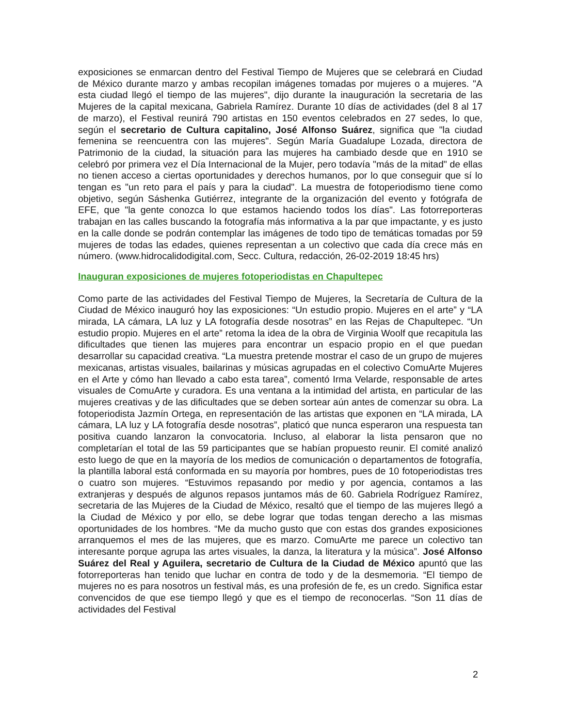exposiciones se enmarcan dentro del Festival Tiempo de Mujeres que se celebrará en Ciudad de México durante marzo y ambas recopilan imágenes tomadas por mujeres o a mujeres. "A esta ciudad llegó el tiempo de las mujeres", dijo durante la inauguración la secretaria de las Mujeres de la capital mexicana, Gabriela Ramírez. Durante 10 días de actividades (del 8 al 17 de marzo), el Festival reunirá 790 artistas en 150 eventos celebrados en 27 sedes, lo que, según el secretario de Cultura capitalino, José Alfonso Suárez, significa que "la ciudad femenina se reencuentra con las mujeres". Según María Guadalupe Lozada, directora de Patrimonio de la ciudad, la situación para las mujeres ha cambiado desde que en 1910 se celebró por primera vez el Día Internacional de la Mujer, pero todavía "más de la mitad" de ellas no tienen acceso a ciertas oportunidades y derechos humanos, por lo que conseguir que sí lo tengan es "un reto para el país y para la ciudad". La muestra de fotoperiodismo tiene como objetivo, según Sáshenka Gutiérrez, integrante de la organización del evento y fotógrafa de EFE, que "la gente conozca lo que estamos haciendo todos los días". Las fotorreporteras trabajan en las calles buscando la fotografía más informativa a la par que impactante, y es justo en la calle donde se podrán contemplar las imágenes de todo tipo de temáticas tomadas por 59 mujeres de todas las edades, quienes representan a un colectivo que cada día crece más en número. (www.hidrocalidodigital.com, Secc. Cultura, redacción, 26-02-2019 18:45 hrs)
Inauguran exposiciones de mujeres fotoperiodistas en Chapultepec
Como parte de las actividades del Festival Tiempo de Mujeres, la Secretaría de Cultura de la Ciudad de México inauguró hoy las exposiciones: “Un estudio propio. Mujeres en el arte” y “LA mirada, LA cámara, LA luz y LA fotografía desde nosotras” en las Rejas de Chapultepec. “Un estudio propio. Mujeres en el arte” retoma la idea de la obra de Virginia Woolf que recapitula las dificultades que tienen las mujeres para encontrar un espacio propio en el que puedan desarrollar su capacidad creativa. “La muestra pretende mostrar el caso de un grupo de mujeres mexicanas, artistas visuales, bailarinas y músicas agrupadas en el colectivo ComuArte Mujeres en el Arte y cómo han llevado a cabo esta tarea”, comentó Irma Velarde, responsable de artes visuales de ComuArte y curadora. Es una ventana a la intimidad del artista, en particular de las mujeres creativas y de las dificultades que se deben sortear aún antes de comenzar su obra. La fotoperiodista Jazmín Ortega, en representación de las artistas que exponen en “LA mirada, LA cámara, LA luz y LA fotografía desde nosotras”, platicó que nunca esperaron una respuesta tan positiva cuando lanzaron la convocatoria. Incluso, al elaborar la lista pensaron que no completarían el total de las 59 participantes que se habían propuesto reunir. El comité analizó esto luego de que en la mayoría de los medios de comunicación o departamentos de fotografía, la plantilla laboral está conformada en su mayoría por hombres, pues de 10 fotoperiodistas tres o cuatro son mujeres. “Estuvimos repasando por medio y por agencia, contamos a las extranjeras y después de algunos repasos juntamos más de 60. Gabriela Rodríguez Ramírez, secretaria de las Mujeres de la Ciudad de México, resaltó que el tiempo de las mujeres llegó a la Ciudad de México y por ello, se debe lograr que todas tengan derecho a las mismas oportunidades de los hombres. “Me da mucho gusto que con estas dos grandes exposiciones arranquemos el mes de las mujeres, que es marzo. ComuArte me parece un colectivo tan interesante porque agrupa las artes visuales, la danza, la literatura y la música”. José Alfonso Suárez del Real y Aguilera, secretario de Cultura de la Ciudad de México apuntó que las fotorreporteras han tenido que luchar en contra de todo y de la desmemoria. “El tiempo de mujeres no es para nosotros un festival más, es una profesión de fe, es un credo. Significa estar convencidos de que ese tiempo llegó y que es el tiempo de reconocerlas. “Son 11 días de actividades del Festival
2